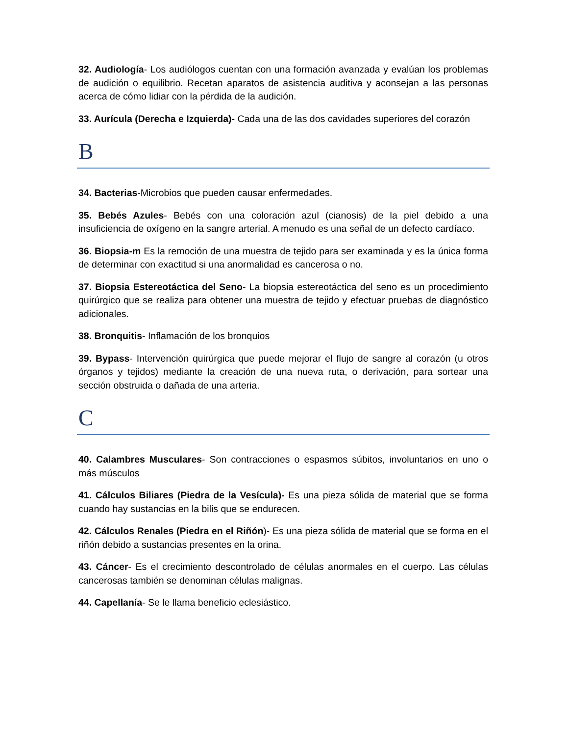32. Audiología- Los audiólogos cuentan con una formación avanzada y evalúan los problemas de audición o equilibrio. Recetan aparatos de asistencia auditiva y aconsejan a las personas acerca de cómo lidiar con la pérdida de la audición.
33. Aurícula (Derecha e Izquierda)- Cada una de las dos cavidades superiores del corazón
B
34. Bacterias-Microbios que pueden causar enfermedades.
35. Bebés Azules- Bebés con una coloración azul (cianosis) de la piel debido a una insuficiencia de oxígeno en la sangre arterial. A menudo es una señal de un defecto cardíaco.
36. Biopsia-m Es la remoción de una muestra de tejido para ser examinada y es la única forma de determinar con exactitud si una anormalidad es cancerosa o no.
37. Biopsia Estereotáctica del Seno- La biopsia estereotáctica del seno es un procedimiento quirúrgico que se realiza para obtener una muestra de tejido y efectuar pruebas de diagnóstico adicionales.
38. Bronquitis- Inflamación de los bronquios
39. Bypass- Intervención quirúrgica que puede mejorar el flujo de sangre al corazón (u otros órganos y tejidos) mediante la creación de una nueva ruta, o derivación, para sortear una sección obstruida o dañada de una arteria.
C
40. Calambres Musculares- Son contracciones o espasmos súbitos, involuntarios en uno o más músculos
41. Cálculos Biliares (Piedra de la Vesícula)- Es una pieza sólida de material que se forma cuando hay sustancias en la bilis que se endurecen.
42. Cálculos Renales (Piedra en el Riñón)- Es una pieza sólida de material que se forma en el riñón debido a sustancias presentes en la orina.
43. Cáncer- Es el crecimiento descontrolado de células anormales en el cuerpo. Las células cancerosas también se denominan células malignas.
44. Capellanía- Se le llama beneficio eclesiástico.